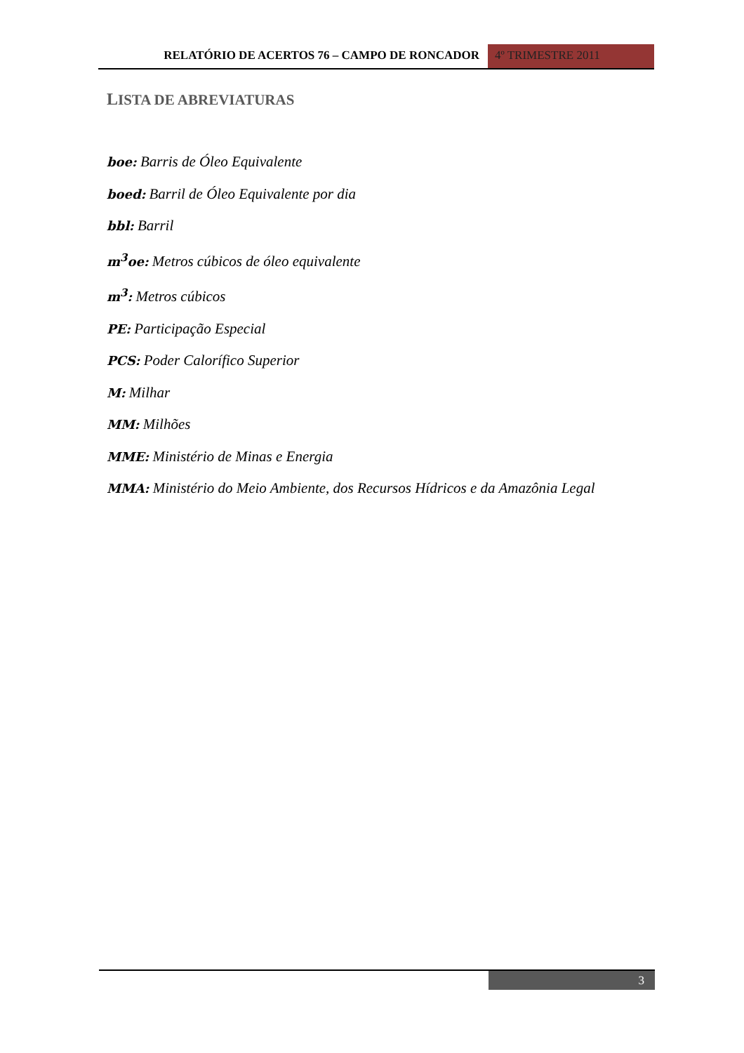RELATÓRIO DE ACERTOS 76 – CAMPO DE RONCADOR
4º TRIMESTRE 2011
LISTA DE ABREVIATURAS
boe: Barris de Óleo Equivalente
boed: Barril de Óleo Equivalente por dia
bbl: Barril
m<sup>3</sup>oe: Metros cúbicos de óleo equivalente
m<sup>3</sup>: Metros cúbicos
PE: Participação Especial
PCS: Poder Calorífico Superior
M: Milhar
MM: Milhões
MME: Ministério de Minas e Energia
MMA: Ministério do Meio Ambiente, dos Recursos Hídricos e da Amazônia Legal
3